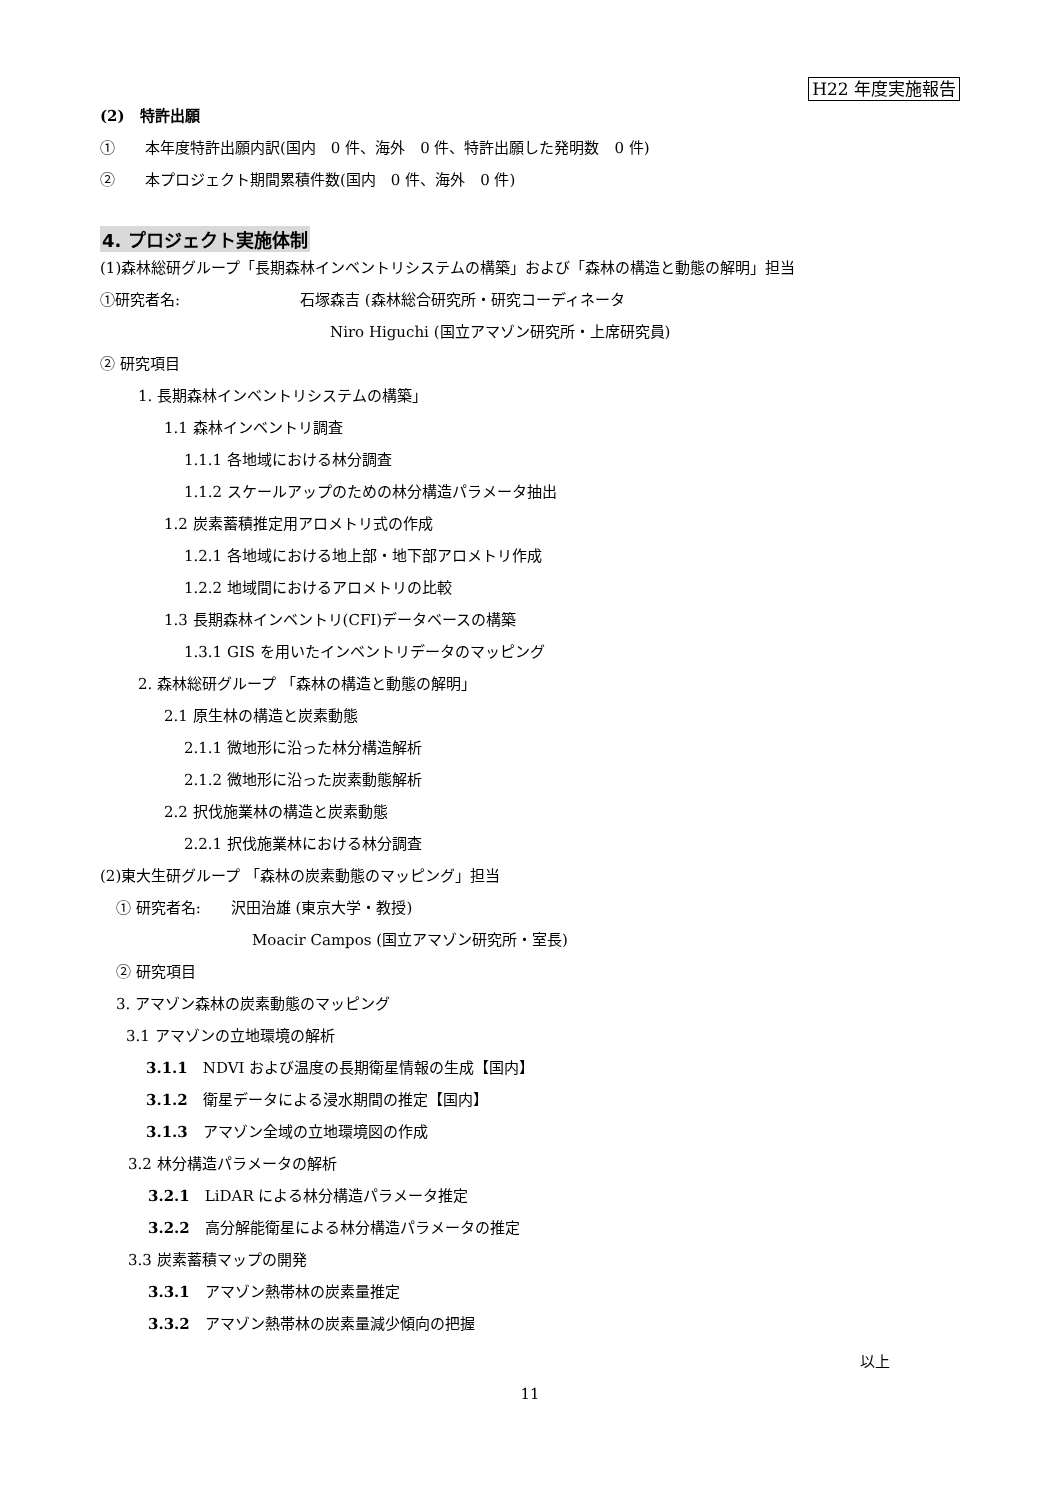H22 年度実施報告
(2)　特許出願
①　　本年度特許出願内訳(国内　0 件、海外　0 件、特許出願した発明数　0 件)
②　　本プロジェクト期間累積件数(国内　0 件、海外　0 件)
4. プロジェクト実施体制
(1)森林総研グループ「長期森林インベントリシステムの構築」および「森林の構造と動態の解明」担当
①研究者名: 石塚森吉 (森林総合研究所・研究コーディネータ
Niro Higuchi (国立アマゾン研究所・上席研究員)
② 研究項目
1. 長期森林インベントリシステムの構築」
1.1 森林インベントリ調査
1.1.1 各地域における林分調査
1.1.2 スケールアップのための林分構造パラメータ抽出
1.2 炭素蓄積推定用アロメトリ式の作成
1.2.1 各地域における地上部・地下部アロメトリ作成
1.2.2 地域間におけるアロメトリの比較
1.3 長期森林インベントリ(CFI)データベースの構築
1.3.1 GIS を用いたインベントリデータのマッピング
2. 森林総研グループ 「森林の構造と動態の解明」
2.1 原生林の構造と炭素動態
2.1.1 微地形に沿った林分構造解析
2.1.2 微地形に沿った炭素動態解析
2.2 択伐施業林の構造と炭素動態
2.2.1 択伐施業林における林分調査
(2)東大生研グループ 「森林の炭素動態のマッピング」担当
① 研究者名: 沢田治雄 (東京大学・教授)
Moacir Campos (国立アマゾン研究所・室長)
② 研究項目
3. アマゾン森林の炭素動態のマッピング
3.1 アマゾンの立地環境の解析
3.1.1　NDVI および温度の長期衛星情報の生成【国内】
3.1.2　衛星データによる浸水期間の推定【国内】
3.1.3　アマゾン全域の立地環境図の作成
3.2 林分構造パラメータの解析
3.2.1　LiDAR による林分構造パラメータ推定
3.2.2　高分解能衛星による林分構造パラメータの推定
3.3 炭素蓄積マップの開発
3.3.1　アマゾン熱帯林の炭素量推定
3.3.2　アマゾン熱帯林の炭素量減少傾向の把握
以上
11